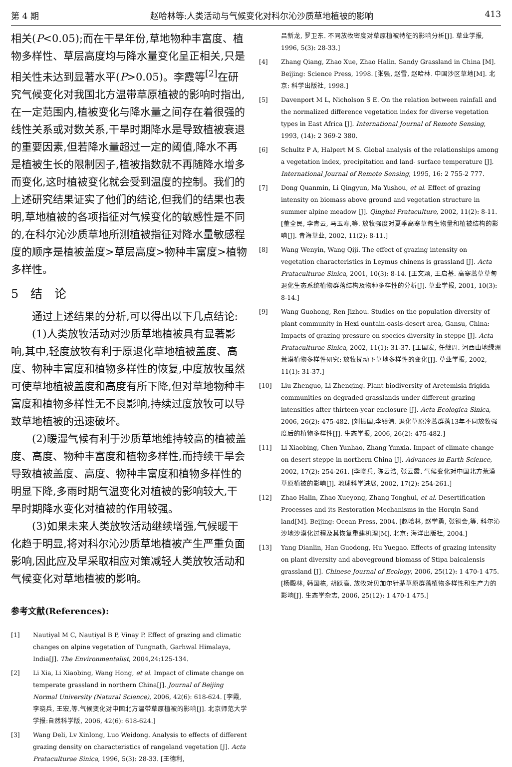第 4 期 赵哈林等:人类活动与气候变化对科尔沁沙质草地植被的影响 413
相关(P<0.05);而在干旱年份,草地物种丰富度、植物多样性、草层高度均与降水量变化呈正相关,只是相关性未达到显著水平(P>0.05)。李霞等<sup>[2]</sup>在研究气候变化对我国北方温带草原植被的影响时指出,在一定范围内,植被变化与降水量之间存在着很强的线性关系或对数关系,干旱时期降水是导致植被衰退的重要因素,但若降水量超过一定的阈值,降水不再是植被生长的限制因子,植被指数就不再随降水增多而变化,这时植被变化就会受到温度的控制。我们的上述研究结果证实了他们的结论,但我们的结果也表明,草地植被的各项指征对气候变化的敏感性是不同的,在科尔沁沙质草地所测植被指征对降水量敏感程度的顺序是植被盖度>草层高度>物种丰富度>植物多样性。
5　结　论
通过上述结果的分析,可以得出以下几点结论:
(1)人类放牧活动对沙质草地植被具有显著影响,其中,轻度放牧有利于原退化草地植被盖度、高度、物种丰富度和植物多样性的恢复,中度放牧虽然可使草地植被盖度和高度有所下降,但对草地物种丰富度和植物多样性无不良影响,持续过度放牧可以导致草地植被的迅速破坏。
(2)暖湿气候有利于沙质草地维持较高的植被盖度、高度、物种丰富度和植物多样性,而持续干旱会导致植被盖度、高度、物种丰富度和植物多样性的明显下降,多雨时期气温变化对植被的影响较大,干旱时期降水变化对植被的作用较强。
(3)如果未来人类放牧活动继续增强,气候暖干化趋于明显,将对科尔沁沙质草地植被产生严重负面影响,因此应及早采取相应对策减轻人类放牧活动和气候变化对草地植被的影响。
参考文献(References):
[1] Nautiyal M C, Nautiyal B P, Vinay P. Effect of grazing and climatic changes on alpine vegetation of Tungnath, Garhwal Himalaya, India[J]. The Environmentalist, 2004,24:125-134.
[2] Li Xia, Li Xiaobing, Wang Hong, et al. Impact of climate change on temperate grassland in northern China[J]. Journal of Beijing Normal University (Natural Science), 2006, 42(6): 618-624. [李霞, 李晓兵, 王宏,等.气候变化对中国北方温带草原植被的影响[J]. 北京师范大学学报:自然科学版, 2006, 42(6): 618-624.]
[3] Wang Deli, Lv Xinlong, Luo Weidong. Analysis to effects of different grazing density on characteristics of rangeland vegetation [J]. Acta Prataculturae Sinica, 1996, 5(3): 28-33. [王德利,
吕新龙, 罗卫东. 不同放牧密度对草原植被特征的影响分析[J]. 草业学报, 1996, 5(3): 28-33.]
[4] Zhang Qiang, Zhao Xue, Zhao Halin. Sandy Grassland in China [M]. Beijing: Science Press, 1998. [张强, 赵雪, 赵哈林. 中国沙区草地[M]. 北京: 科学出版社, 1998.]
[5] Davenport M L, Nicholson S E. On the relation between rainfall and the normalized difference vegetation index for diverse vegetation types in East Africa [J]. International Journal of Remote Sensing, 1993, (14): 2 369-2 380.
[6] Schultz P A, Halpert M S. Global analysis of the relationships among a vegetation index, precipitation and land- surface temperature [J]. International Journal of Remote Sensing, 1995, 16: 2 755-2 777.
[7] Dong Quanmin, Li Qingyun, Ma Yushou, et al. Effect of grazing intensity on biomass above ground and vegetation structure in summer alpine meadow [J]. Qinghai Prataculture, 2002, 11(2): 8-11. [董全民, 李青云, 马玉寿,等. 放牧强度对夏季高寒草甸生物量和植被结构的影响[J]. 青海草业, 2002, 11(2): 8-11.]
[8] Wang Wenyin, Wang Qiji. The effect of grazing intensity on vegetation characteristics in Leymus chinens is grassland [J]. Acta Prataculturae Sinica, 2001, 10(3): 8-14. [王文颖, 王启基. 高寒蒿草草甸退化生态系统植物群落结构及物种多样性的分析[J]. 草业学报, 2001, 10(3): 8-14.]
[9] Wang Guohong, Ren Jizhou. Studies on the population diversity of plant community in Hexi ountain-oasis-desert area, Gansu, China: Impacts of grazing pressure on species diversity in steppe [J]. Acta Prataculturae Sinica, 2002, 11(1): 31-37. [王国宏, 任继周. 河西山地绿洲荒漠植物多样性研究: 放牧扰动下草地多样性的变化[J]. 草业学报, 2002, 11(1): 31-37.]
[10] Liu Zhenguo, Li Zhenqing. Plant biodiversity of Aretemisia frigida communities on degraded grasslands under different grazing intensities after thirteen-year enclosure [J]. Acta Ecologica Sinica, 2006, 26(2): 475-482. [刘振国,李镇清. 退化草原冷蒿群落13年不同放牧强度后的植物多样性[J]. 生态学报, 2006, 26(2): 475-482.]
[11] Li Xiaobing, Chen Yunhao, Zhang Yunxia. Impact of climate change on desert steppe in northern China [J]. Advances in Earth Science, 2002, 17(2): 254-261. [李晓兵, 陈云浩, 张云霞. 气候变化对中国北方荒漠草原植被的影响[J]. 地球科学进展, 2002, 17(2): 254-261.]
[12] Zhao Halin, Zhao Xueyong, Zhang Tonghui, et al. Desertification Processes and its Restoration Mechanisms in the Horqin Sand land[M]. Beijing: Ocean Press, 2004. [赵哈林, 赵学勇, 张铜会,等. 科尔沁沙地沙漠化过程及其恢复重建机理[M]. 北京: 海洋出版社, 2004.]
[13] Yang Dianlin, Han Guodong, Hu Yuegao. Effects of grazing intensity on plant diversity and aboveground biomass of Stipa baicalensis grassland [J]. Chinese Journal of Ecology, 2006, 25(12): 1 470-1 475. [杨殿林, 韩国栋, 胡跃高. 放牧对贝加尔针茅草原群落植物多样性和生产力的影响[J]. 生态学杂志, 2006, 25(12): 1 470-1 475.]